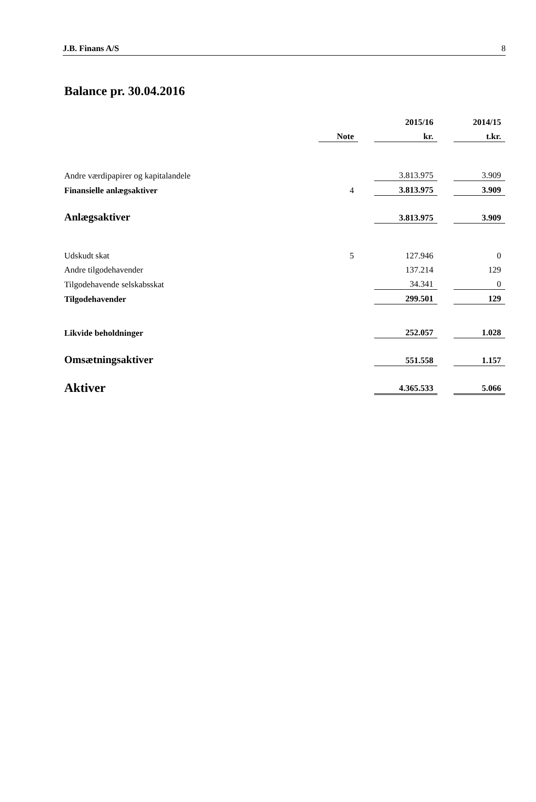J.B. Finans A/S 8
Balance pr. 30.04.2016
| | | | 2015/16 | | 2014/15 |
| --- | --- | --- | --- | --- | --- |
| | Note | | kr. | | t.kr. |
| Andre værdipapirer og kapitalandele | | | 3.813.975 | | 3.909 |
| Finansielle anlægsaktiver | 4 | | 3.813.975 | | 3.909 |
| Anlægsaktiver | | | 3.813.975 | | 3.909 |
| Udskudt skat | 5 | | 127.946 | | 0 |
| Andre tilgodehavender | | | 137.214 | | 129 |
| Tilgodehavende selskabsskat | | | 34.341 | | 0 |
| Tilgodehavender | | | 299.501 | | 129 |
| Likvide beholdninger | | | 252.057 | | 1.028 |
| Omsætningsaktiver | | | 551.558 | | 1.157 |
| Aktiver | | | 4.365.533 | | 5.066 |